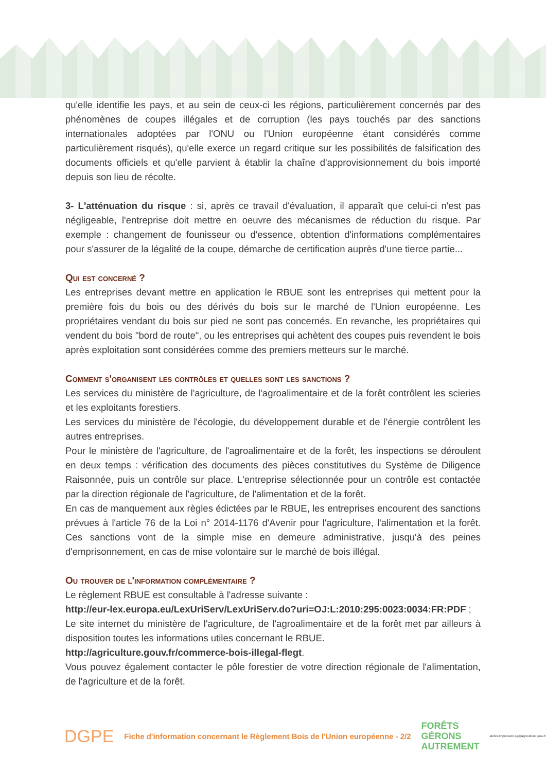qu'elle identifie les pays, et au sein de ceux-ci les régions, particulièrement concernés par des phénomènes de coupes illégales et de corruption (les pays touchés par des sanctions internationales adoptées par l'ONU ou l'Union européenne étant considérés comme particulièrement risqués), qu'elle exerce un regard critique sur les possibilités de falsification des documents officiels et qu'elle parvient à établir la chaîne d'approvisionnement du bois importé depuis son lieu de récolte.
3- L'atténuation du risque : si, après ce travail d'évaluation, il apparaît que celui-ci n'est pas négligeable, l'entreprise doit mettre en oeuvre des mécanismes de réduction du risque. Par exemple : changement de founisseur ou d'essence, obtention d'informations complémentaires pour s'assurer de la légalité de la coupe, démarche de certification auprès d'une tierce partie...
Qui est concerné ?
Les entreprises devant mettre en application le RBUE sont les entreprises qui mettent pour la première fois du bois ou des dérivés du bois sur le marché de l'Union européenne. Les propriétaires vendant du bois sur pied ne sont pas concernés. En revanche, les propriétaires qui vendent du bois "bord de route", ou les entreprises qui achètent des coupes puis revendent le bois après exploitation sont considérées comme des premiers metteurs sur le marché.
Comment s'organisent les contrôles et quelles sont les sanctions ?
Les services du ministère de l'agriculture, de l'agroalimentaire et de la forêt contrôlent les scieries et les exploitants forestiers.
Les services du ministère de l'écologie, du développement durable et de l'énergie contrôlent les autres entreprises.
Pour le ministère de l'agriculture, de l'agroalimentaire et de la forêt, les inspections se déroulent en deux temps : vérification des documents des pièces constitutives du Système de Diligence Raisonnée, puis un contrôle sur place. L'entreprise sélectionnée pour un contrôle est contactée par la direction régionale de l'agriculture, de l'alimentation et de la forêt.
En cas de manquement aux règles édictées par le RBUE, les entreprises encourent des sanctions prévues à l'article 76 de la Loi n° 2014-1176 d'Avenir pour l'agriculture, l'alimentation et la forêt. Ces sanctions vont de la simple mise en demeure administrative, jusqu'à des peines d'emprisonnement, en cas de mise volontaire sur le marché de bois illégal.
Ou trouver de l'information complémentaire ?
Le règlement RBUE est consultable à l'adresse suivante :
http://eur-lex.europa.eu/LexUriServ/LexUriServ.do?uri=OJ:L:2010:295:0023:0034:FR:PDF ;
Le site internet du ministère de l'agriculture, de l'agroalimentaire et de la forêt met par ailleurs à disposition toutes les informations utiles concernant le RBUE.
http://agriculture.gouv.fr/commerce-bois-illegal-flegt.
Vous pouvez également contacter le pôle forestier de votre direction régionale de l'alimentation, de l'agriculture et de la forêt.
DGPE Fiche d'information concernant le Règlement Bois de l'Union européenne - 2/2 FORÊTS
GÉRONS
AUTREMENT atelier-impression.sg@agriculture.gouv.fr